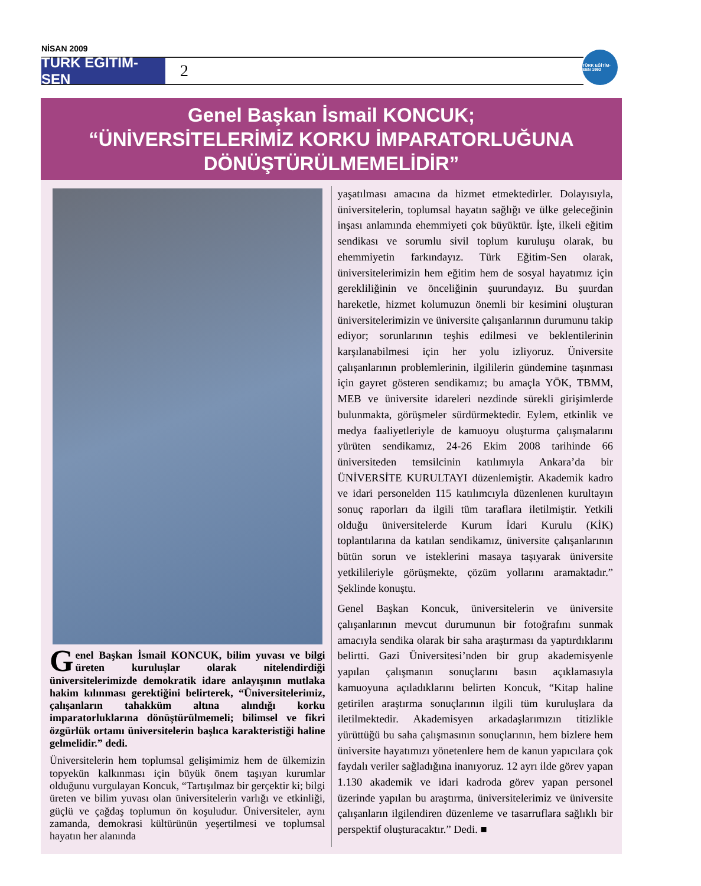NİSAN 2009
TÜRK EĞİTİM-SEN
2
TÜRK EĞİTİM-SEN 1992
Genel Başkan İsmail KONCUK;
“ÜNİVERSİTELERİMİZ KORKU İMPARATORLUĞUNA
DÖNÜŞTÜRÜLMEMELİDİR”
Genel Başkan İsmail KONCUK, bilim yuvası ve bilgi üreten kuruluşlar olarak nitelendirdiği üniversitelerimizde demokratik idare anlayışının mutlaka hakim kılınması gerektiğini belirterek, “Üniversitelerimiz, çalışanların tahakküm altına alındığı korku imparatorluklarına dönüştürülmemeli; bilimsel ve fikri özgürlük ortamı üniversitelerin başlıca karakteristiği haline gelmelidir.” dedi.
Üniversitelerin hem toplumsal gelişimimiz hem de ülkemizin topyekün kalkınması için büyük önem taşıyan kurumlar olduğunu vurgulayan Koncuk, “Tartışılmaz bir gerçektir ki; bilgi üreten ve bilim yuvası olan üniversitelerin varlığı ve etkinliği, güçlü ve çağdaş toplumun ön koşuludur. Üniversiteler, aynı zamanda, demokrasi kültürünün yeşertilmesi ve toplumsal hayatın her alanında
yaşatılması amacına da hizmet etmektedirler. Dolayısıyla, üniversitelerin, toplumsal hayatın sağlığı ve ülke geleceğinin inşası anlamında ehemmiyeti çok büyüktür. İşte, ilkeli eğitim sendikası ve sorumlu sivil toplum kuruluşu olarak, bu ehemmiyetin farkındayız. Türk Eğitim-Sen olarak, üniversitelerimizin hem eğitim hem de sosyal hayatımız için gerekliliğinin ve önceliğinin şuurundayız. Bu şuurdan hareketle, hizmet kolumuzun önemli bir kesimini oluşturan üniversitelerimizin ve üniversite çalışanlarının durumunu takip ediyor; sorunlarının teşhis edilmesi ve beklentilerinin karşılanabilmesi için her yolu izliyoruz. Üniversite çalışanlarının problemlerinin, ilgililerin gündemine taşınması için gayret gösteren sendikamız; bu amaçla YÖK, TBMM, MEB ve üniversite idareleri nezdinde sürekli girişimlerde bulunmakta, görüşmeler sürdürmektedir. Eylem, etkinlik ve medya faaliyetleriyle de kamuoyu oluşturma çalışmalarını yürüten sendikamız, 24-26 Ekim 2008 tarihinde 66 üniversiteden temsilcinin katılımıyla Ankara’da bir ÜNİVERSİTE KURULTAYI düzenlemiştir. Akademik kadro ve idari personelden 115 katılımcıyla düzenlenen kurultayın sonuç raporları da ilgili tüm taraflara iletilmiştir. Yetkili olduğu üniversitelerde Kurum İdari Kurulu (KİK) toplantılarına da katılan sendikamız, üniversite çalışanlarının bütün sorun ve isteklerini masaya taşıyarak üniversite yetkilileriyle görüşmekte, çözüm yollarını aramaktadır.” Şeklinde konuştu.
Genel Başkan Koncuk, üniversitelerin ve üniversite çalışanlarının mevcut durumunun bir fotoğrafını sunmak amacıyla sendika olarak bir saha araştırması da yaptırdıklarını belirtti. Gazi Üniversitesi’nden bir grup akademisyenle yapılan çalışmanın sonuçlarını basın açıklamasıyla kamuoyuna açıladıklarını belirten Koncuk, “Kitap haline getirilen araştırma sonuçlarının ilgili tüm kuruluşlara da iletilmektedir. Akademisyen arkadaşlarımızın titizlikle yürüttüğü bu saha çalışmasının sonuçlarının, hem bizlere hem üniversite hayatımızı yönetenlere hem de kanun yapıcılara çok faydalı veriler sağladığına inanıyoruz. 12 ayrı ilde görev yapan 1.130 akademik ve idari kadroda görev yapan personel üzerinde yapılan bu araştırma, üniversitelerimiz ve üniversite çalışanların ilgilendiren düzenleme ve tasarruflara sağlıklı bir perspektif oluşturacaktır.” Dedi. ■